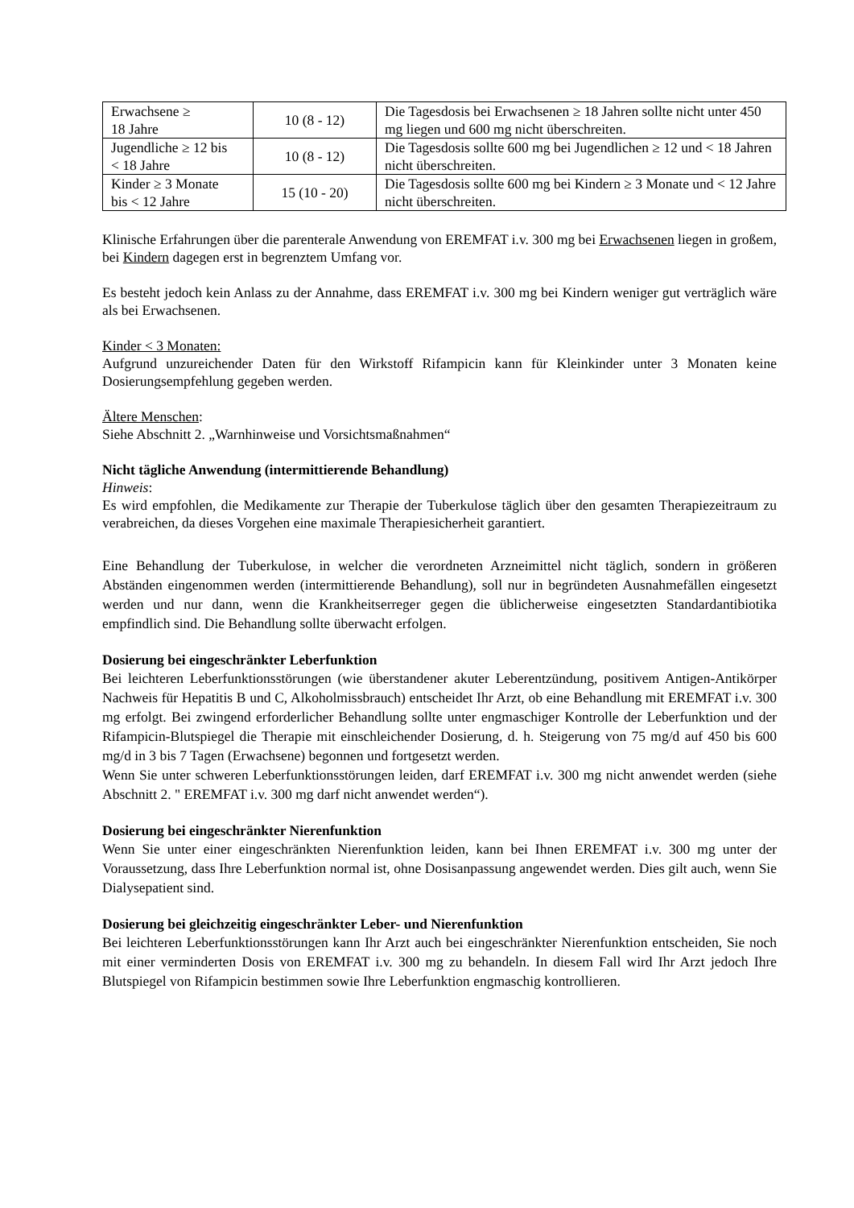| Erwachsene ≥ 18 Jahre | 10 (8 - 12) | Die Tagesdosis bei Erwachsenen ≥ 18 Jahren sollte nicht unter 450 mg liegen und 600 mg nicht überschreiten. |
| Jugendliche ≥ 12 bis < 18 Jahre | 10 (8 - 12) | Die Tagesdosis sollte 600 mg bei Jugendlichen ≥ 12 und < 18 Jahren nicht überschreiten. |
| Kinder ≥ 3 Monate bis < 12 Jahre | 15 (10 - 20) | Die Tagesdosis sollte 600 mg bei Kindern ≥ 3 Monate und < 12 Jahre nicht überschreiten. |
Klinische Erfahrungen über die parenterale Anwendung von EREMFAT i.v. 300 mg bei Erwachsenen liegen in großem, bei Kindern dagegen erst in begrenztem Umfang vor.
Es besteht jedoch kein Anlass zu der Annahme, dass EREMFAT i.v. 300 mg bei Kindern weniger gut verträglich wäre als bei Erwachsenen.
Kinder < 3 Monaten:
Aufgrund unzureichender Daten für den Wirkstoff Rifampicin kann für Kleinkinder unter 3 Monaten keine Dosierungsempfehlung gegeben werden.
Ältere Menschen:
Siehe Abschnitt 2. „Warnhinweise und Vorsichtsmaßnahmen“
Nicht tägliche Anwendung (intermittierende Behandlung)
Hinweis:
Es wird empfohlen, die Medikamente zur Therapie der Tuberkulose täglich über den gesamten Therapiezeitraum zu verabreichen, da dieses Vorgehen eine maximale Therapiesicherheit garantiert.
Eine Behandlung der Tuberkulose, in welcher die verordneten Arzneimittel nicht täglich, sondern in größeren Abständen eingenommen werden (intermittierende Behandlung), soll nur in begründeten Ausnahmefällen eingesetzt werden und nur dann, wenn die Krankheitserreger gegen die üblicherweise eingesetzten Standardantibiotika empfindlich sind. Die Behandlung sollte überwacht erfolgen.
Dosierung bei eingeschränkter Leberfunktion
Bei leichteren Leberfunktionsstörungen (wie überstandener akuter Leberentzündung, positivem Antigen-Antikörper Nachweis für Hepatitis B und C, Alkoholmissbrauch) entscheidet Ihr Arzt, ob eine Behandlung mit EREMFAT i.v. 300 mg erfolgt. Bei zwingend erforderlicher Behandlung sollte unter engmaschiger Kontrolle der Leberfunktion und der Rifampicin-Blutspiegel die Therapie mit einschleichender Dosierung, d. h. Steigerung von 75 mg/d auf 450 bis 600 mg/d in 3 bis 7 Tagen (Erwachsene) begonnen und fortgesetzt werden.
Wenn Sie unter schweren Leberfunktionsstörungen leiden, darf EREMFAT i.v. 300 mg nicht anwendet werden (siehe Abschnitt 2. " EREMFAT i.v. 300 mg darf nicht anwendet werden“).
Dosierung bei eingeschränkter Nierenfunktion
Wenn Sie unter einer eingeschränkten Nierenfunktion leiden, kann bei Ihnen EREMFAT i.v. 300 mg unter der Voraussetzung, dass Ihre Leberfunktion normal ist, ohne Dosisanpassung angewendet werden. Dies gilt auch, wenn Sie Dialysepatient sind.
Dosierung bei gleichzeitig eingeschränkter Leber- und Nierenfunktion
Bei leichteren Leberfunktionsstörungen kann Ihr Arzt auch bei eingeschränkter Nierenfunktion entscheiden, Sie noch mit einer verminderten Dosis von EREMFAT i.v. 300 mg zu behandeln. In diesem Fall wird Ihr Arzt jedoch Ihre Blutspiegel von Rifampicin bestimmen sowie Ihre Leberfunktion engmaschig kontrollieren.